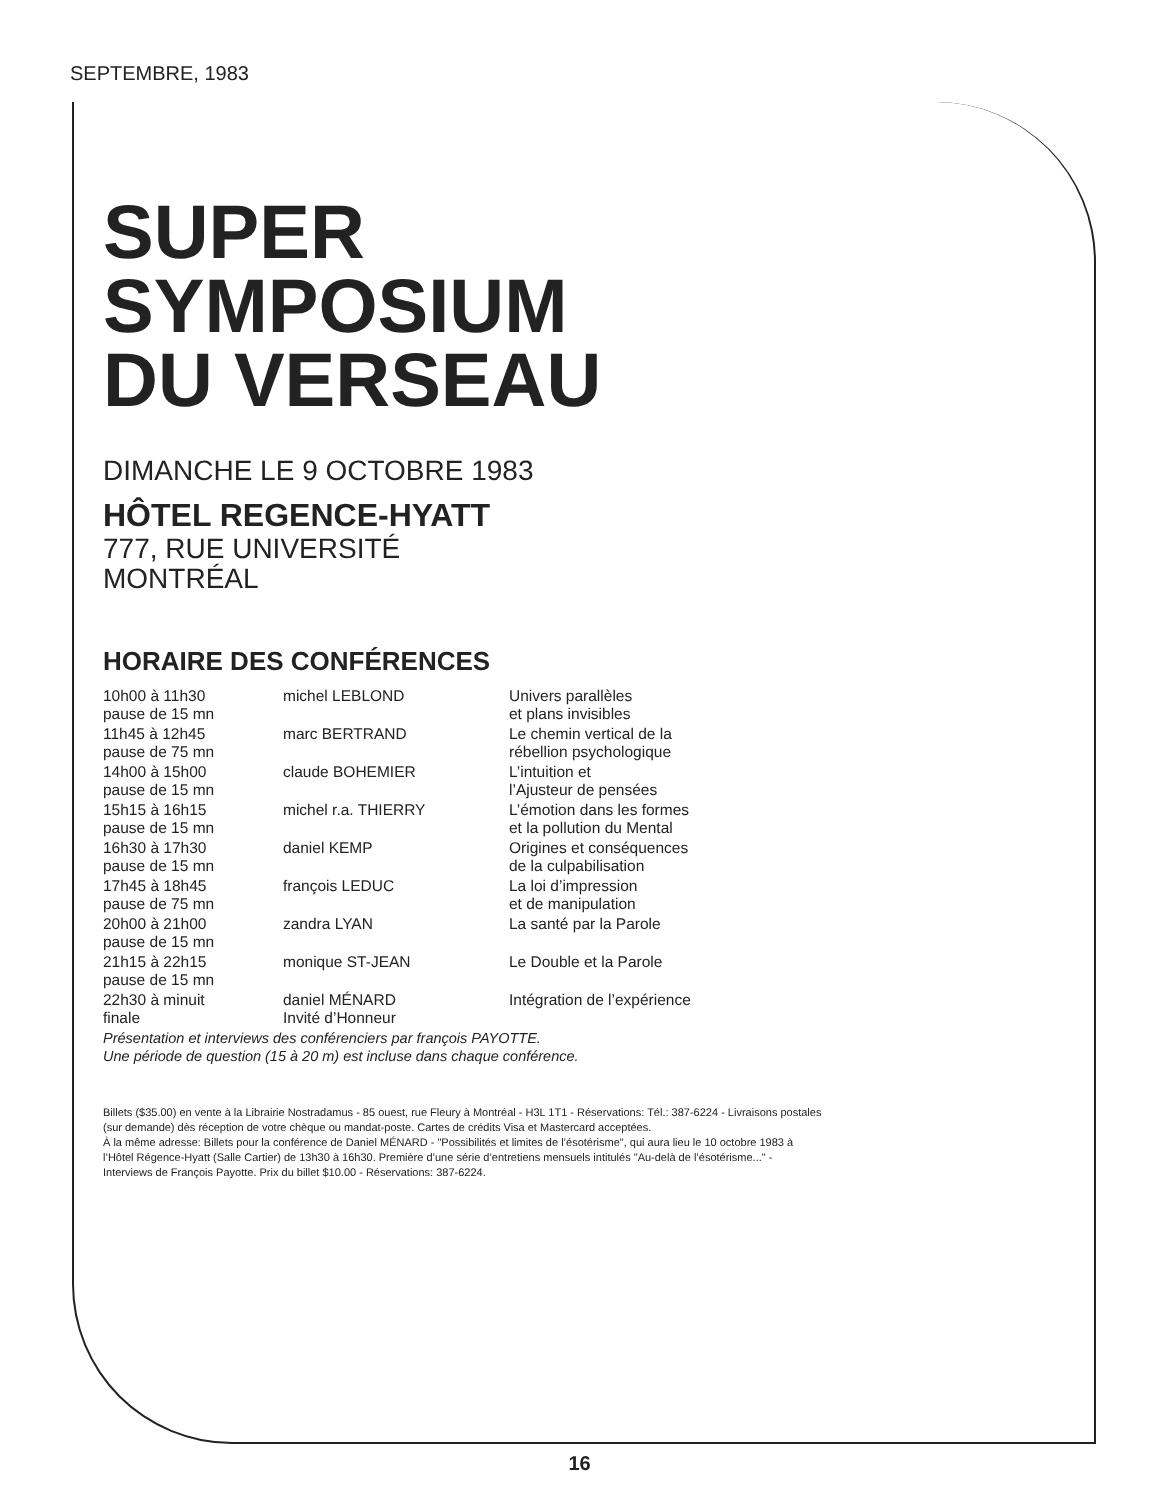SEPTEMBRE, 1983
SUPER
SYMPOSIUM
DU VERSEAU
DIMANCHE LE 9 OCTOBRE 1983
HÔTEL REGENCE-HYATT
777, RUE UNIVERSITÉ
MONTRÉAL
HORAIRE DES CONFÉRENCES
| 10h00 à 11h30 pause de 15 mn | michel LEBLOND | Univers parallèles et plans invisibles |
| 11h45 à 12h45 pause de 75 mn | marc BERTRAND | Le chemin vertical de la rébellion psychologique |
| 14h00 à 15h00 pause de 15 mn | claude BOHEMIER | L’intuition et l’Ajusteur de pensées |
| 15h15 à 16h15 pause de 15 mn | michel r.a. THIERRY | L’émotion dans les formes et la pollution du Mental |
| 16h30 à 17h30 pause de 15 mn | daniel KEMP | Origines et conséquences de la culpabilisation |
| 17h45 à 18h45 pause de 75 mn | françois LEDUC | La loi d’impression et de manipulation |
| 20h00 à 21h00 pause de 15 mn | zandra LYAN | La santé par la Parole |
| 21h15 à 22h15 pause de 15 mn | monique ST-JEAN | Le Double et la Parole |
| 22h30 à minuit finale | daniel MÉNARD Invité d’Honneur | Intégration de l’expérience |
Présentation et interviews des conférenciers par françois PAYOTTE.
Une période de question (15 à 20 m) est incluse dans chaque conférence.
Billets ($35.00) en vente à la Librairie Nostradamus - 85 ouest, rue Fleury à Montréal - H3L 1T1 - Réservations: Tél.: 387-6224 - Livraisons postales (sur demande) dès réception de votre chèque ou mandat-poste. Cartes de crédits Visa et Mastercard acceptées.
À la même adresse: Billets pour la conférence de Daniel MÉNARD - "Possibilités et limites de l’ésotérisme", qui aura lieu le 10 octobre 1983 à l’Hôtel Régence-Hyatt (Salle Cartier) de 13h30 à 16h30. Première d’une série d’entretiens mensuels intitulés "Au-delà de l’ésotérisme..." - Interviews de François Payotte. Prix du billet $10.00 - Réservations: 387-6224.
16